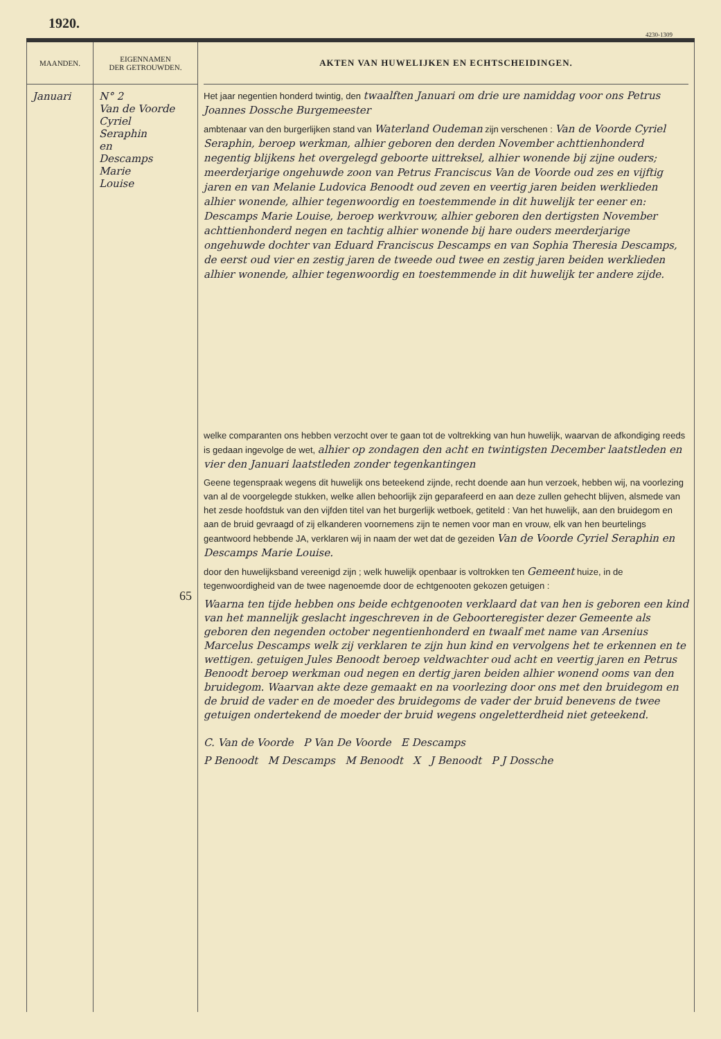1920.
4230-1309
MAANDEN.
Januari
EIGENNAMEN
DER GETROUWDEN.
N° 2
Van de Voorde
Cyriel
Seraphin
en
Descamps
Marie
Louise
65
AKTEN VAN HUWELIJKEN EN ECHTSCHEIDINGEN.
Het jaar negentien honderd twintig, den twaalften Januari om drie ure namiddag voor ons Petrus Joannes Dossche Burgemeester
ambtenaar van den burgerlijken stand van Waterland Oudeman zijn verschenen : Van de Voorde Cyriel Seraphin, beroep werkman, alhier geboren den derden November achttienhonderd negentig blijkens het overgelegd geboorte uittreksel, alhier wonende bij zijne ouders; meerderjarige ongehuwde zoon van Petrus Franciscus Van de Voorde oud zes en vijftig jaren en van Melanie Ludovica Benoodt oud zeven en veertig jaren beiden werklieden alhier wonende, alhier tegenwoordig en toestemmende in dit huwelijk ter eener en: Descamps Marie Louise, beroep werkvrouw, alhier geboren den dertigsten November achttienhonderd negen en tachtig alhier wonende bij hare ouders meerderjarige ongehuwde dochter van Eduard Franciscus Descamps en van Sophia Theresia Descamps, de eerst oud vier en zestig jaren de tweede oud twee en zestig jaren beiden werklieden alhier wonende, alhier tegenwoordig en toestemmende in dit huwelijk ter andere zijde.
welke comparanten ons hebben verzocht over te gaan tot de voltrekking van hun huwelijk, waarvan de afkondiging reeds is gedaan ingevolge de wet, alhier op zondagen den acht en twintigsten December laatstleden en vier den Januari laatstleden zonder tegenkantingen
Geene tegenspraak wegens dit huwelijk ons beteekend zijnde, recht doende aan hun verzoek, hebben wij, na voorlezing van al de voorgelegde stukken, welke allen behoorlijk zijn geparafeerd en aan deze zullen gehecht blijven, alsmede van het zesde hoofdstuk van den vijfden titel van het burgerlijk wetboek, getiteld : Van het huwelijk, aan den bruidegom en aan de bruid gevraagd of zij elkanderen voornemens zijn te nemen voor man en vrouw, elk van hen beurtelings geantwoord hebbende JA, verklaren wij in naam der wet dat de gezeiden Van de Voorde Cyriel Seraphin en Descamps Marie Louise.
door den huwelijksband vereenigd zijn ; welk huwelijk openbaar is voltrokken ten Gemeent huize, in de tegenwoordigheid van de twee nagenoemde door de echtgenooten gekozen getuigen :
Waarna ten tijde hebben ons beide echtgenooten verklaard dat van hen is geboren een kind van het mannelijk geslacht ingeschreven in de Geboorteregister dezer Gemeente als geboren den negenden october negentienhonderd en twaalf met name van Arsenius Marcelus Descamps welk zij verklaren te zijn hun kind en vervolgens het te erkennen en te wettigen. getuigen Jules Benoodt beroep veldwachter oud acht en veertig jaren en Petrus Benoodt beroep werkman oud negen en dertig jaren beiden alhier wonend ooms van den bruidegom. Waarvan akte deze gemaakt en na voorlezing door ons met den bruidegom en de bruid de vader en de moeder des bruidegoms de vader der bruid benevens de twee getuigen ondertekend de moeder der bruid wegens ongeletterdheid niet geteekend.
C. Van de Voorde P Van De Voorde E Descamps
P Benoodt M Descamps M Benoodt X J Benoodt P J Dossche